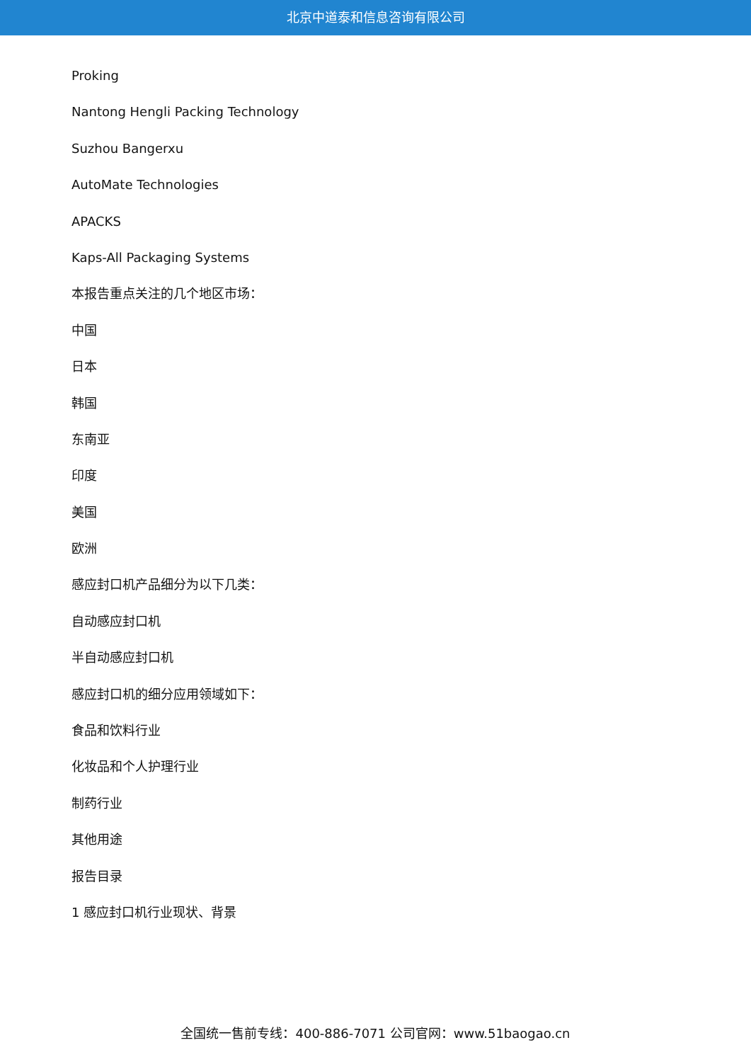北京中道泰和信息咨询有限公司
Proking
Nantong Hengli Packing Technology
Suzhou Bangerxu
AutoMate Technologies
APACKS
Kaps-All Packaging Systems
本报告重点关注的几个地区市场：
中国
日本
韩国
东南亚
印度
美国
欧洲
感应封口机产品细分为以下几类：
自动感应封口机
半自动感应封口机
感应封口机的细分应用领域如下：
食品和饮料行业
化妆品和个人护理行业
制药行业
其他用途
报告目录
1 感应封口机行业现状、背景
全国统一售前专线：400-886-7071 公司官网：www.51baogao.cn